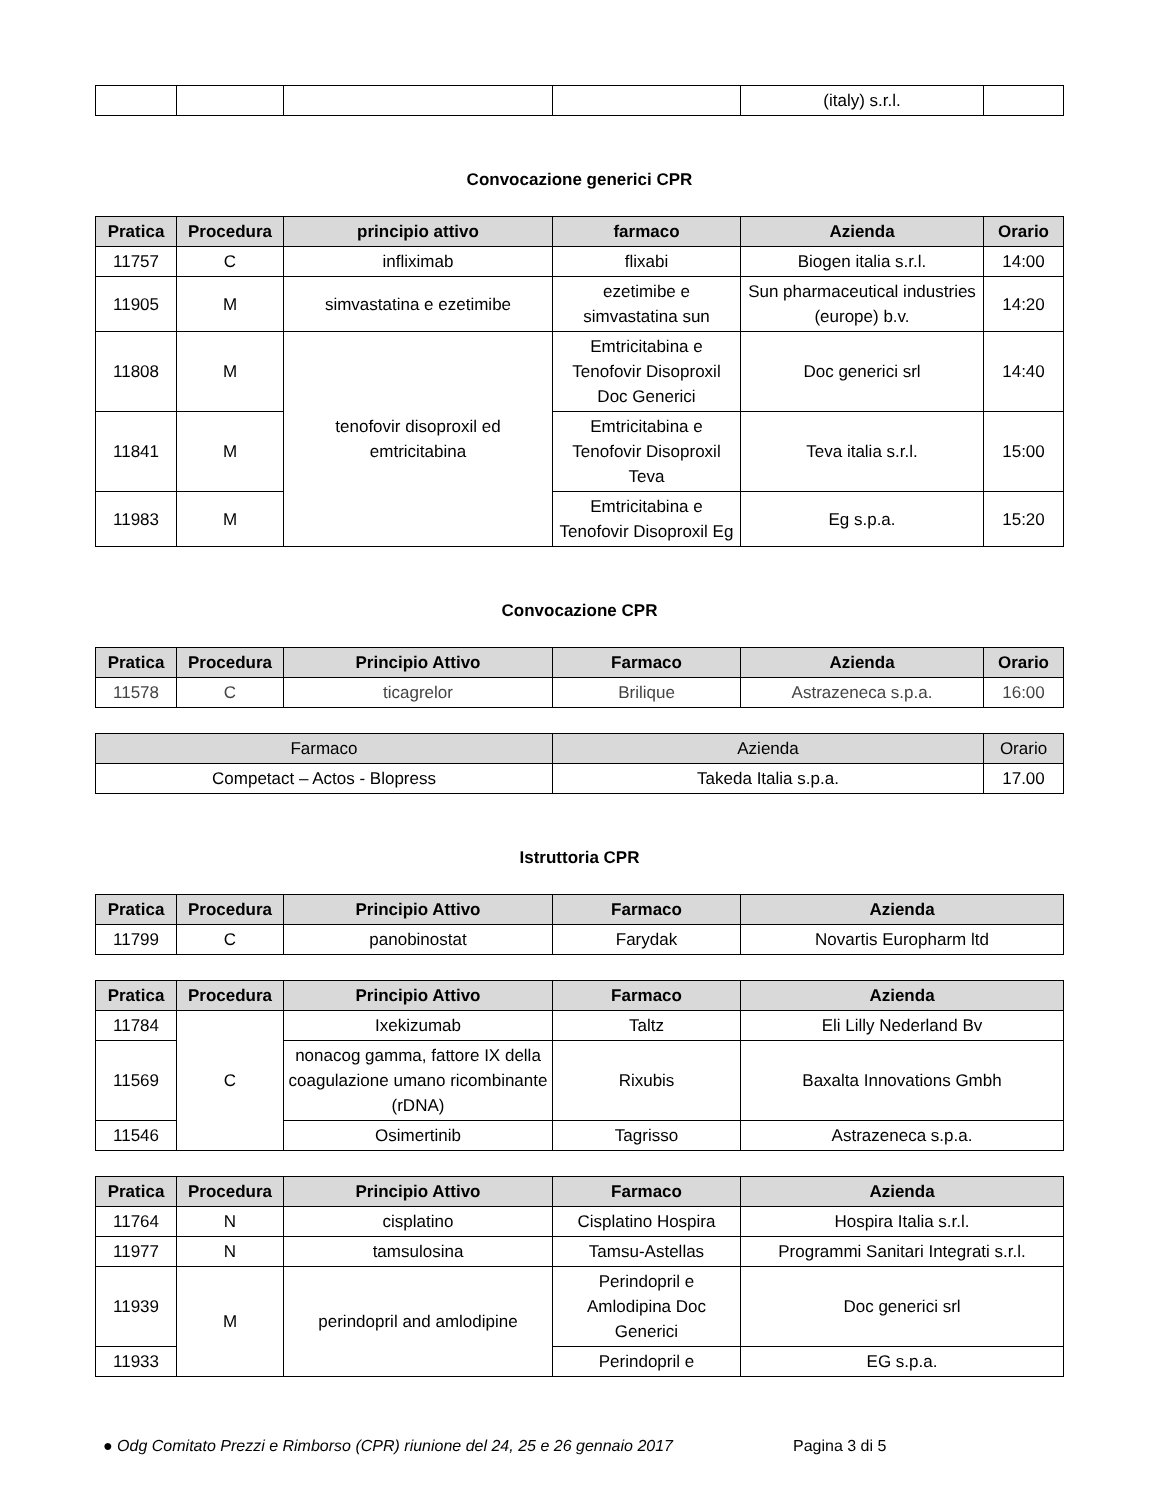| | | | | (italy) s.r.l. | |
Convocazione generici CPR
| Pratica | Procedura | principio attivo | farmaco | Azienda | Orario |
| --- | --- | --- | --- | --- | --- |
| 11757 | C | infliximab | flixabi | Biogen italia s.r.l. | 14:00 |
| 11905 | M | simvastatina e ezetimibe | ezetimibe e simvastatina sun | Sun pharmaceutical industries (europe) b.v. | 14:20 |
| 11808 | M | tenofovir disoproxil ed emtricitabina | Emtricitabina e Tenofovir Disoproxil Doc Generici | Doc generici srl | 14:40 |
| 11841 | M | | Emtricitabina e Tenofovir Disoproxil Teva | Teva italia s.r.l. | 15:00 |
| 11983 | M | | Emtricitabina e Tenofovir Disoproxil Eg | Eg s.p.a. | 15:20 |
Convocazione CPR
| Pratica | Procedura | Principio Attivo | Farmaco | Azienda | Orario |
| --- | --- | --- | --- | --- | --- |
| 11578 | C | ticagrelor | Brilique | Astrazeneca s.p.a. | 16:00 |
| Farmaco | Azienda | Orario |
| Competact – Actos - Blopress | Takeda Italia s.p.a. | 17.00 |
Istruttoria CPR
| Pratica | Procedura | Principio Attivo | Farmaco | Azienda |
| --- | --- | --- | --- | --- |
| 11799 | C | panobinostat | Farydak | Novartis Europharm ltd |
| Pratica | Procedura | Principio Attivo | Farmaco | Azienda |
| --- | --- | --- | --- | --- |
| 11784 | C | Ixekizumab | Taltz | Eli Lilly Nederland Bv |
| 11569 | | nonacog gamma, fattore IX della coagulazione umano ricombinante (rDNA) | Rixubis | Baxalta Innovations Gmbh |
| 11546 | | Osimertinib | Tagrisso | Astrazeneca s.p.a. |
| Pratica | Procedura | Principio Attivo | Farmaco | Azienda |
| --- | --- | --- | --- | --- |
| 11764 | N | cisplatino | Cisplatino Hospira | Hospira Italia s.r.l. |
| 11977 | N | tamsulosina | Tamsu-Astellas | Programmi Sanitari Integrati s.r.l. |
| 11939 | M | perindopril and amlodipine | Perindopril e Amlodipina Doc Generici | Doc generici srl |
| 11933 | | | Perindopril e | EG s.p.a. |
● Odg Comitato Prezzi e Rimborso (CPR) riunione del 24, 25 e 26 gennaio 2017 Pagina 3 di 5